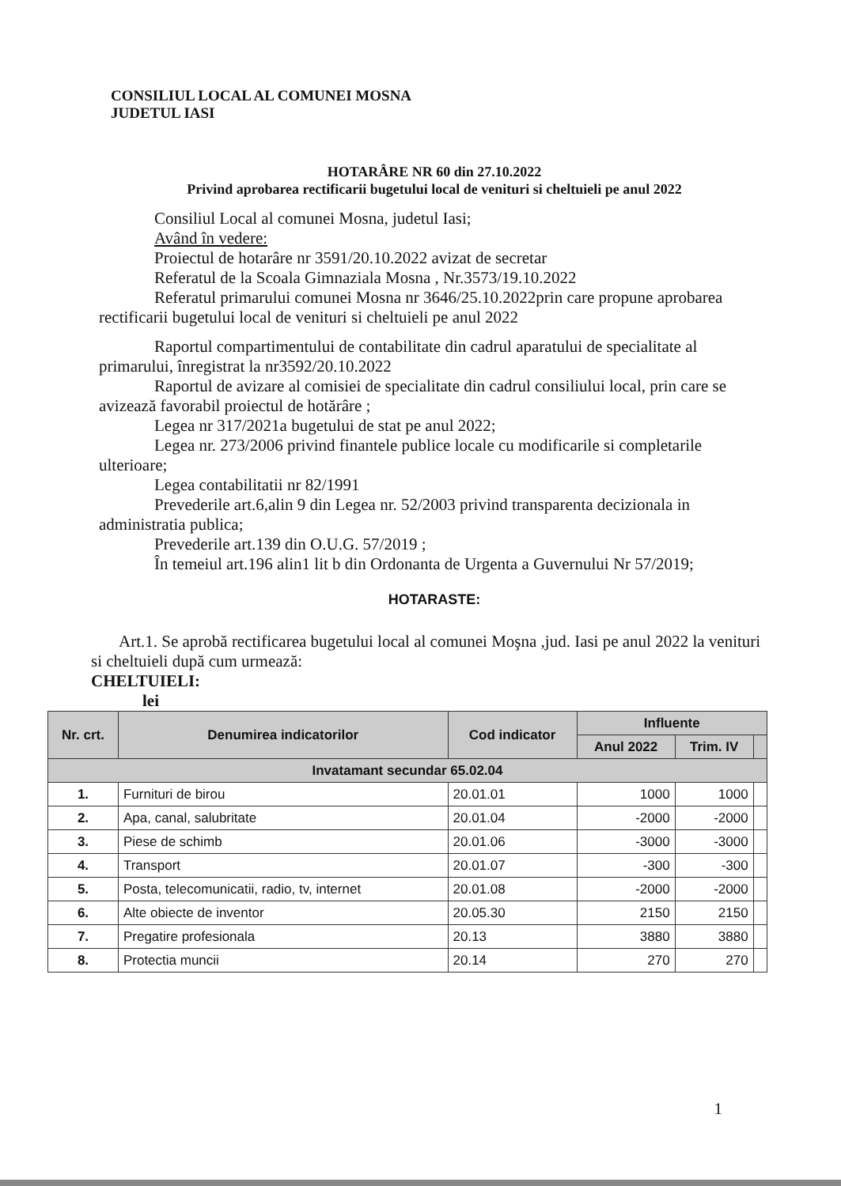CONSILIUL LOCAL AL COMUNEI MOSNA
JUDETUL IASI
HOTARÂRE NR 60 din 27.10.2022
Privind aprobarea rectificarii bugetului local de venituri si cheltuieli pe anul 2022
Consiliul Local al comunei Mosna, judetul Iasi;
Având în vedere:
Proiectul de hotarâre nr 3591/20.10.2022 avizat de secretar
Referatul de la Scoala Gimnaziala Mosna , Nr.3573/19.10.2022
Referatul primarului comunei Mosna nr 3646/25.10.2022prin care propune aprobarea rectificarii bugetului local de venituri si cheltuieli pe anul 2022
Raportul compartimentului de contabilitate din cadrul aparatului de specialitate al primarului, înregistrat la nr3592/20.10.2022
Raportul de avizare al comisiei de specialitate din cadrul consiliului local, prin care se avizează favorabil proiectul de hotărâre ;
Legea nr 317/2021a bugetului de stat pe anul 2022;
Legea nr. 273/2006 privind finantele publice locale cu modificarile si completarile ulterioare;
Legea contabilitatii nr 82/1991
Prevederile art.6,alin 9 din Legea nr. 52/2003 privind transparenta decizionala in administratia publica;
Prevederile art.139 din O.U.G. 57/2019 ;
În temeiul art.196 alin1 lit b din Ordonanta de Urgenta a Guvernului Nr 57/2019;
HOTARASTE:
Art.1. Se aprobă rectificarea bugetului local al comunei Moşna ,jud. Iasi pe anul 2022 la venituri si cheltuieli după cum urmează:
CHELTUIELI:
lei
| Nr. crt. | Denumirea indicatorilor | Cod indicator | Influente | | |
| --- | --- | --- | --- | --- | --- |
| | | | Anul 2022 | Trim. IV | |
| Invatamant secundar 65.02.04 | | | | | |
| 1. | Furnituri de birou | 20.01.01 | 1000 | 1000 | |
| 2. | Apa, canal, salubritate | 20.01.04 | -2000 | -2000 | |
| 3. | Piese de schimb | 20.01.06 | -3000 | -3000 | |
| 4. | Transport | 20.01.07 | -300 | -300 | |
| 5. | Posta, telecomunicatii, radio, tv, internet | 20.01.08 | -2000 | -2000 | |
| 6. | Alte obiecte de inventor | 20.05.30 | 2150 | 2150 | |
| 7. | Pregatire profesionala | 20.13 | 3880 | 3880 | |
| 8. | Protectia muncii | 20.14 | 270 | 270 | |
1